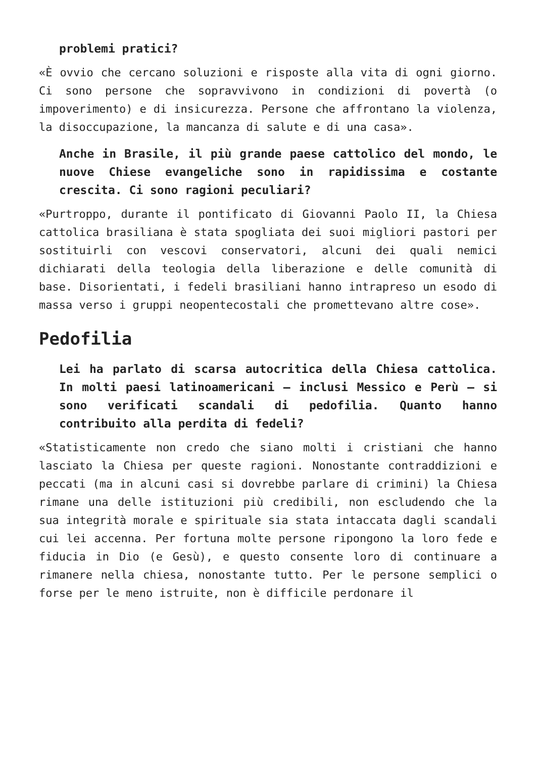problemi pratici?
«È ovvio che cercano soluzioni e risposte alla vita di ogni giorno. Ci sono persone che sopravvivono in condizioni di povertà (o impoverimento) e di insicurezza. Persone che affrontano la violenza, la disoccupazione, la mancanza di salute e di una casa».
Anche in Brasile, il più grande paese cattolico del mondo, le nuove Chiese evangeliche sono in rapidissima e costante crescita. Ci sono ragioni peculiari?
«Purtroppo, durante il pontificato di Giovanni Paolo II, la Chiesa cattolica brasiliana è stata spogliata dei suoi migliori pastori per sostituirli con vescovi conservatori, alcuni dei quali nemici dichiarati della teologia della liberazione e delle comunità di base. Disorientati, i fedeli brasiliani hanno intrapreso un esodo di massa verso i gruppi neopentecostali che promettevano altre cose».
Pedofilia
Lei ha parlato di scarsa autocritica della Chiesa cattolica. In molti paesi latinoamericani – inclusi Messico e Perù – si sono verificati scandali di pedofilia. Quanto hanno contribuito alla perdita di fedeli?
«Statisticamente non credo che siano molti i cristiani che hanno lasciato la Chiesa per queste ragioni. Nonostante contraddizioni e peccati (ma in alcuni casi si dovrebbe parlare di crimini) la Chiesa rimane una delle istituzioni più credibili, non escludendo che la sua integrità morale e spirituale sia stata intaccata dagli scandali cui lei accenna. Per fortuna molte persone ripongono la loro fede e fiducia in Dio (e Gesù), e questo consente loro di continuare a rimanere nella chiesa, nonostante tutto. Per le persone semplici o forse per le meno istruite, non è difficile perdonare il